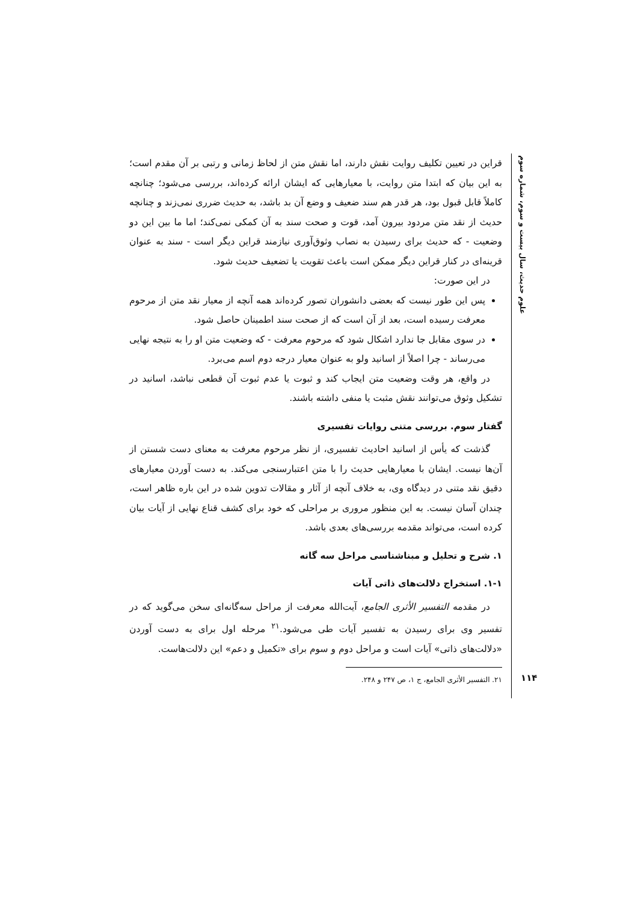علوم حدیث، سال بیست و سوم، شماره سوم
۱۱۴
قراین در تعیین تکلیف روایت نقش دارند، اما نقش متن از لحاظ زمانی و رتبی بر آن مقدم است؛ به این بیان که ابتدا متن روایت، با معیارهایی که ایشان ارائه کرده‌اند، بررسی می‌شود؛ چنانچه کاملاً قابل قبول بود، هر قدر هم سند ضعیف و وضع آن بد باشد، به حدیث ضرری نمی‌زند و چنانچه حدیث از نقد متن مردود بیرون آمد، قوت و صحت سند به آن کمکی نمی‌کند؛ اما ما بین این دو وضعیت - که حدیث برای رسیدن به نصاب وثوق‌آوری نیازمند قراین دیگر است - سند به عنوان قرینه‌ای در کنار قراین دیگر ممکن است باعث تقویت یا تضعیف حدیث شود.
در این صورت:
پس این طور نیست که بعضی دانشوران تصور کرده‌اند همه آنچه از معیار نقد متن از مرحوم معرفت رسیده است، بعد از آن است که از صحت سند اطمینان حاصل شود.
در سوی مقابل جا ندارد اشکال شود که مرحوم معرفت - که وضعیت متن او را به نتیجه نهایی می‌رساند - چرا اصلاً از اسانید ولو به عنوان معیار درجه دوم اسم می‌برد.
در واقع، هر وقت وضعیت متن ایجاب کند و ثبوت یا عدم ثبوت آن قطعی نباشد، اسانید در تشکیل وثوق می‌توانند نقش مثبت یا منفی داشته باشند.
گفتار سوم. بررسی متنی روایات تفسیری
گذشت که یأس از اسانید احادیث تفسیری، از نظر مرحوم معرفت به معنای دست شستن از آن‌ها نیست. ایشان با معیارهایی حدیث را با متن اعتبارسنجی می‌کند. به دست آوردن معیارهای دقیق نقد متنی در دیدگاه وی، به خلاف آنچه از آثار و مقالات تدوین شده در این باره ظاهر است، چندان آسان نیست. به این منظور مروری بر مراحلی که خود برای کشف قناع نهایی از آیات بیان کرده است، می‌تواند مقدمه بررسی‌های بعدی باشد.
۱. شرح و تحلیل و مبناشناسی مراحل سه گانه
۱-۱. استخراج دلالت‌های ذاتی آیات
در مقدمه التفسیر الأثری الجامع، آیت‌الله معرفت از مراحل سه‌گانه‌ای سخن می‌گوید که در تفسیر وی برای رسیدن به تفسیر آیات طی می‌شود.<sup>۲۱</sup> مرحله اول برای به دست آوردن «دلالت‌های ذاتی» آیات است و مراحل دوم و سوم برای «تکمیل و دعم» این دلالت‌هاست.
۲۱. التفسیر الأثری الجامع، ج ۱، ص ۲۴۷ و ۲۴۸.